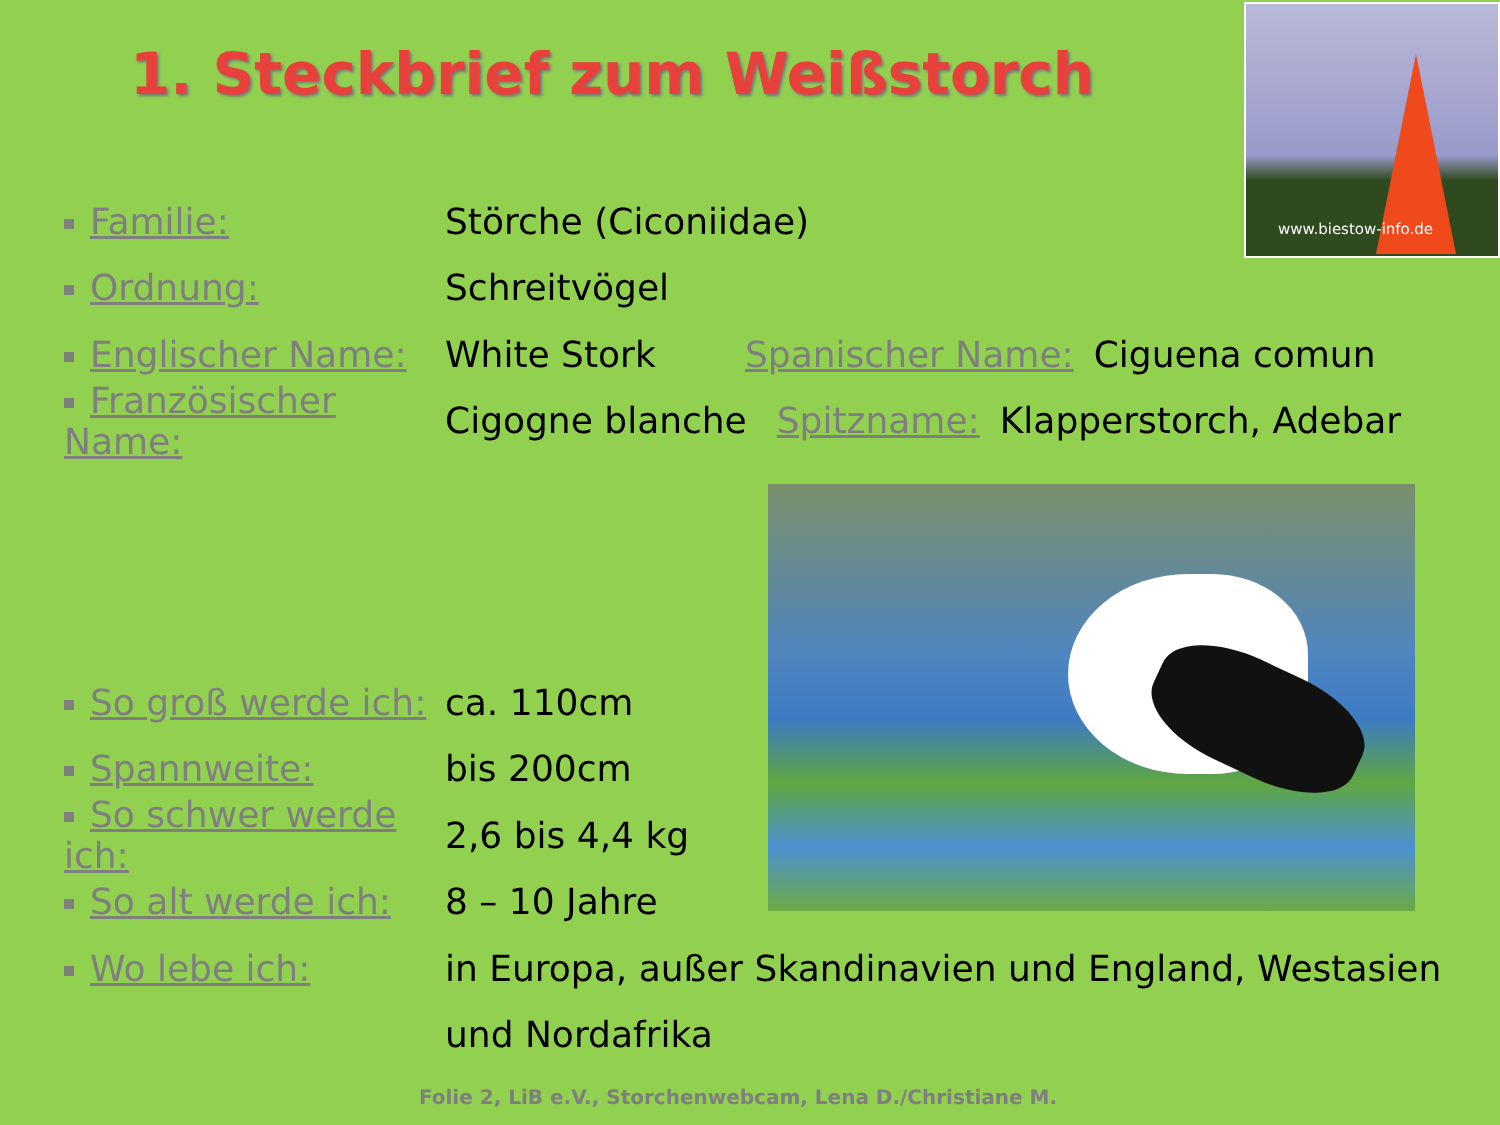1. Steckbrief zum Weißstorch
www.biestow-info.de
Familie: Störche (Ciconiidae)
Ordnung: Schreitvögel
Englischer Name: White Stork Spanischer Name: Ciguena comun
Französischer Name: Cigogne blanche Spitzname: Klapperstorch, Adebar
So groß werde ich: ca. 110cm
Spannweite: bis 200cm
So schwer werde ich: 2,6 bis 4,4 kg
So alt werde ich: 8 – 10 Jahre
Wo lebe ich:
in Europa, außer Skandinavien und England, Westasien
und Nordafrika
Folie 2, LiB e.V., Storchenwebcam, Lena D./Christiane M.